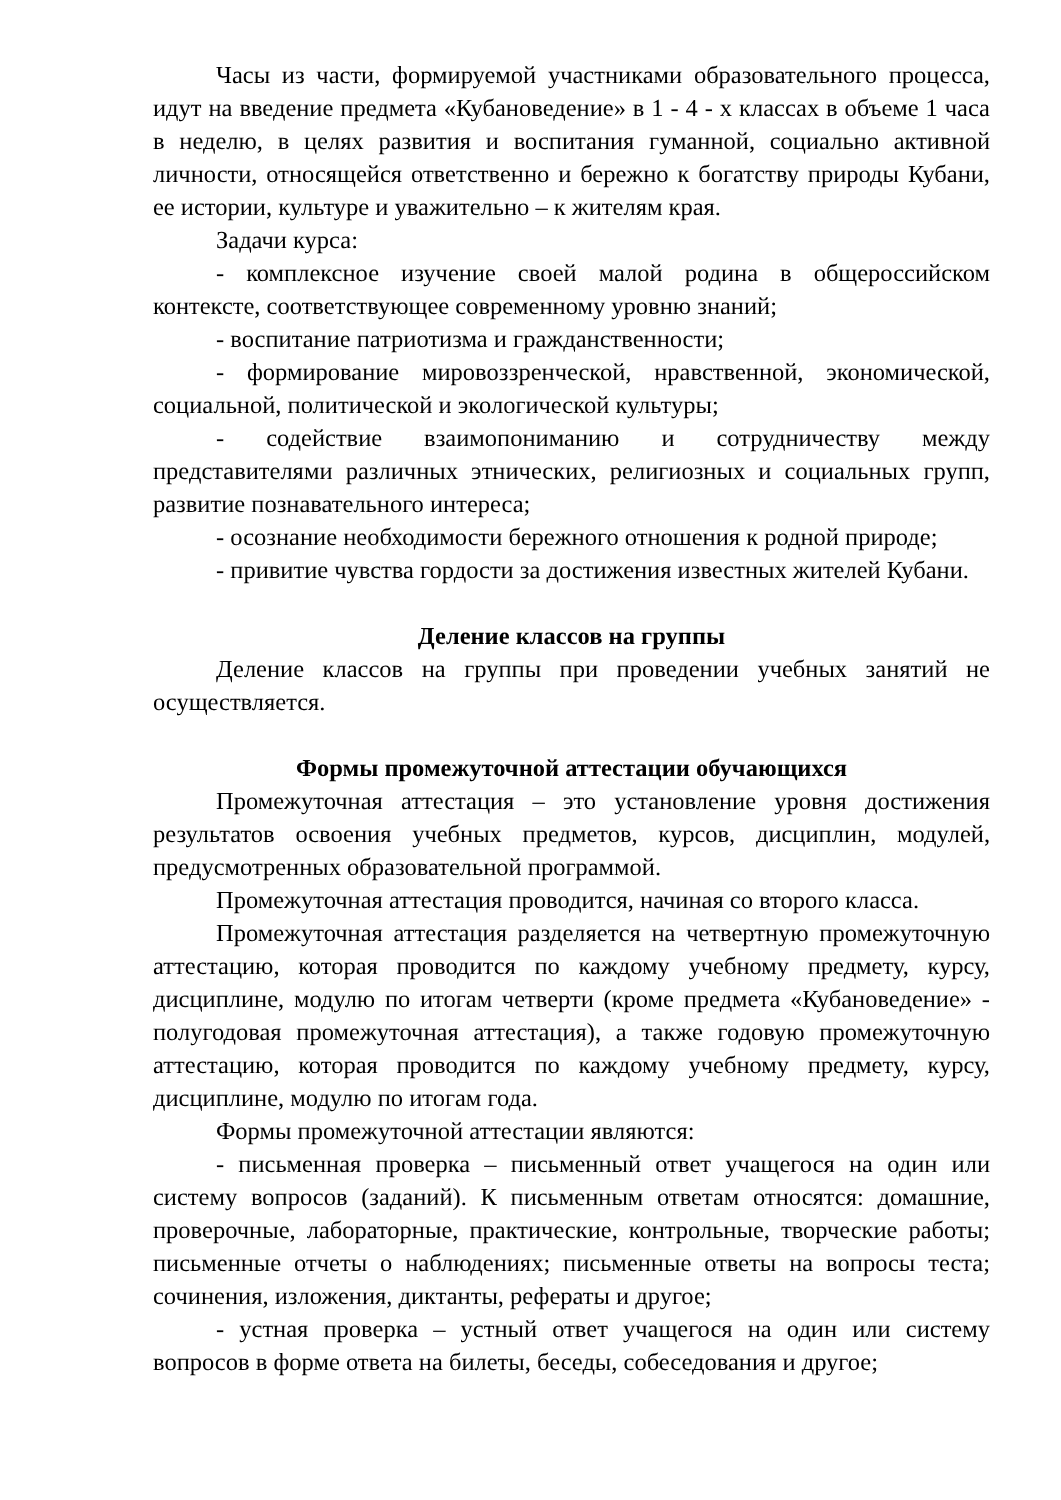Часы из части, формируемой участниками образовательного процесса, идут на введение предмета «Кубановедение» в 1 - 4 - х классах в объеме 1 часа в неделю, в целях развития и воспитания гуманной, социально активной личности, относящейся ответственно и бережно к богатству природы Кубани, ее истории, культуре и уважительно – к жителям края.
Задачи курса:
- комплексное изучение своей малой родина в общероссийском контексте, соответствующее современному уровню знаний;
- воспитание патриотизма и гражданственности;
- формирование мировоззренческой, нравственной, экономической, социальной, политической и экологической культуры;
- содействие взаимопониманию и сотрудничеству между представителями различных этнических, религиозных и социальных групп, развитие познавательного интереса;
- осознание необходимости бережного отношения к родной природе;
- привитие чувства гордости за достижения известных жителей Кубани.
Деление классов на группы
Деление классов на группы при проведении учебных занятий не осуществляется.
Формы промежуточной аттестации обучающихся
Промежуточная аттестация – это установление уровня достижения результатов освоения учебных предметов, курсов, дисциплин, модулей, предусмотренных образовательной программой.
Промежуточная аттестация проводится, начиная со второго класса.
Промежуточная аттестация разделяется на четвертную промежуточную аттестацию, которая проводится по каждому учебному предмету, курсу, дисциплине, модулю по итогам четверти (кроме предмета «Кубановедение» - полугодовая промежуточная аттестация), а также годовую промежуточную аттестацию, которая проводится по каждому учебному предмету, курсу, дисциплине, модулю по итогам года.
Формы промежуточной аттестации являются:
- письменная проверка – письменный ответ учащегося на один или систему вопросов (заданий). К письменным ответам относятся: домашние, проверочные, лабораторные, практические, контрольные, творческие работы; письменные отчеты о наблюдениях; письменные ответы на вопросы теста; сочинения, изложения, диктанты, рефераты и другое;
- устная проверка – устный ответ учащегося на один или систему вопросов в форме ответа на билеты, беседы, собеседования и другое;